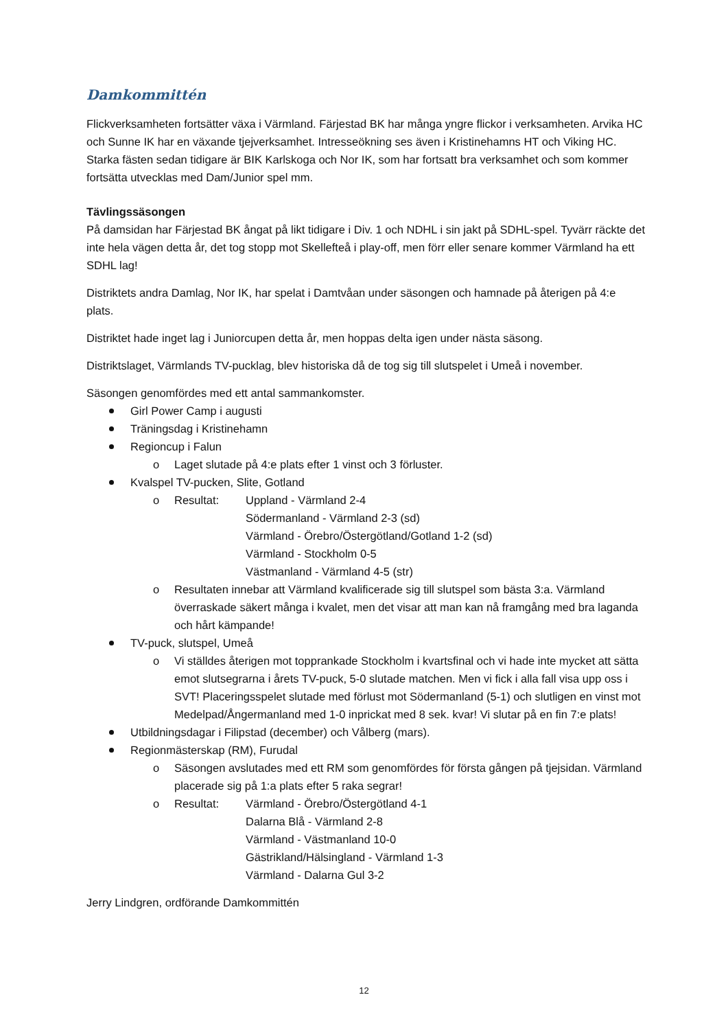Damkommittén
Flickverksamheten fortsätter växa i Värmland. Färjestad BK har många yngre flickor i verksamheten. Arvika HC och Sunne IK har en växande tjejverksamhet. Intresseökning ses även i Kristinehamns HT och Viking HC. Starka fästen sedan tidigare är BIK Karlskoga och Nor IK, som har fortsatt bra verksamhet och som kommer fortsätta utvecklas med Dam/Junior spel mm.
Tävlingssäsongen
På damsidan har Färjestad BK ångat på likt tidigare i Div. 1 och NDHL i sin jakt på SDHL-spel. Tyvärr räckte det inte hela vägen detta år, det tog stopp mot Skellefteå i play-off, men förr eller senare kommer Värmland ha ett SDHL lag!
Distriktets andra Damlag, Nor IK, har spelat i Damtvåan under säsongen och hamnade på återigen på 4:e plats.
Distriktet hade inget lag i Juniorcupen detta år, men hoppas delta igen under nästa säsong.
Distriktslaget, Värmlands TV-pucklag, blev historiska då de tog sig till slutspelet i Umeå i november.
Säsongen genomfördes med ett antal sammankomster.
Girl Power Camp i augusti
Träningsdag i Kristinehamn
Regioncup i Falun
o Laget slutade på 4:e plats efter 1 vinst och 3 förluster.
Kvalspel TV-pucken, Slite, Gotland
o
Resultat: Uppland - Värmland 2-4
Södermanland - Värmland 2-3 (sd)
Värmland - Örebro/Östergötland/Gotland 1-2 (sd)
Värmland - Stockholm 0-5
Västmanland - Värmland 4-5 (str)
o Resultaten innebar att Värmland kvalificerade sig till slutspel som bästa 3:a. Värmland överraskade säkert många i kvalet, men det visar att man kan nå framgång med bra laganda och hårt kämpande!
TV-puck, slutspel, Umeå
o Vi ställdes återigen mot topprankade Stockholm i kvartsfinal och vi hade inte mycket att sätta emot slutsegrarna i årets TV-puck, 5-0 slutade matchen. Men vi fick i alla fall visa upp oss i SVT! Placeringsspelet slutade med förlust mot Södermanland (5-1) och slutligen en vinst mot Medelpad/Ångermanland med 1-0 inprickat med 8 sek. kvar! Vi slutar på en fin 7:e plats!
Utbildningsdagar i Filipstad (december) och Vålberg (mars).
Regionmästerskap (RM), Furudal
o Säsongen avslutades med ett RM som genomfördes för första gången på tjejsidan. Värmland placerade sig på 1:a plats efter 5 raka segrar!
o
Resultat: Värmland - Örebro/Östergötland 4-1
Dalarna Blå - Värmland 2-8
Värmland - Västmanland 10-0
Gästrikland/Hälsingland - Värmland 1-3
Värmland - Dalarna Gul 3-2
Jerry Lindgren, ordförande Damkommittén
12